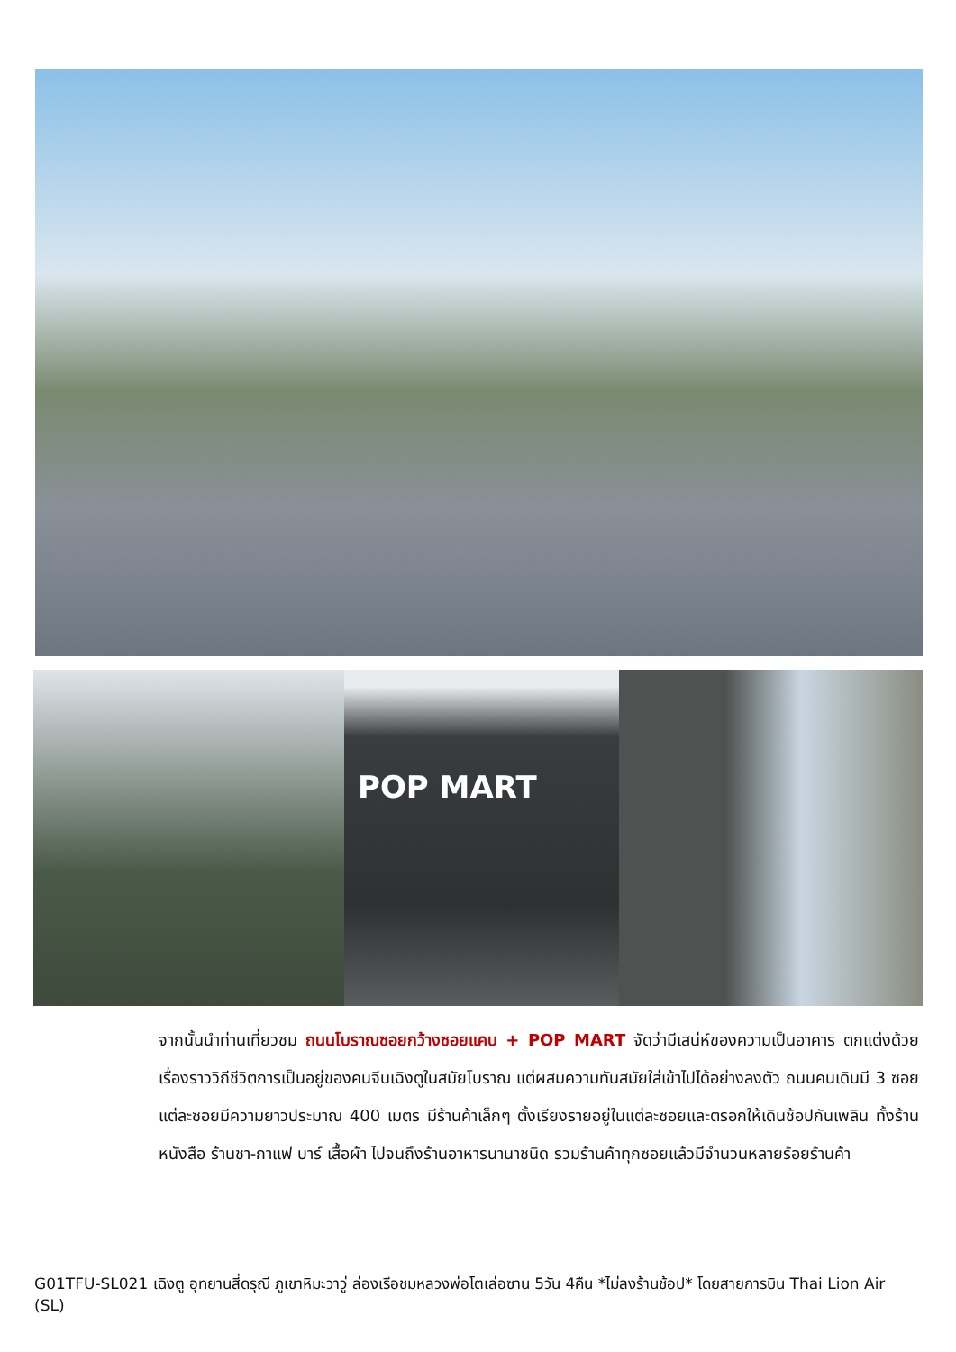POP MART
จากนั้นนำท่านเที่ยวชม ถนนโบราณซอยกว้างซอยแคบ + POP MART จัดว่ามีเสน่ห์ของความเป็นอาคาร ตกแต่งด้วยเรื่องราววิถีชีวิตการเป็นอยู่ของคนจีนเฉิงตูในสมัยโบราณ แต่ผสมความทันสมัยใส่เข้าไปได้อย่างลงตัว ถนนคนเดินมี 3 ซอย แต่ละซอยมีความยาวประมาณ 400 เมตร มีร้านค้าเล็กๆ ตั้งเรียงรายอยู่ในแต่ละซอยและตรอกให้เดินช้อปกันเพลิน ทั้งร้านหนังสือ ร้านชา-กาแฟ บาร์ เสื้อผ้า ไปจนถึงร้านอาหารนานาชนิด รวมร้านค้าทุกซอยแล้วมีจำนวนหลายร้อยร้านค้า
G01TFU-SL021 เฉิงตู อุทยานสี่ดรุณี ภูเขาหิมะวาวู่ ล่องเรือชมหลวงพ่อโตเล่อซาน 5วัน 4คืน *ไม่ลงร้านช้อป* โดยสายการบิน Thai Lion Air (SL)